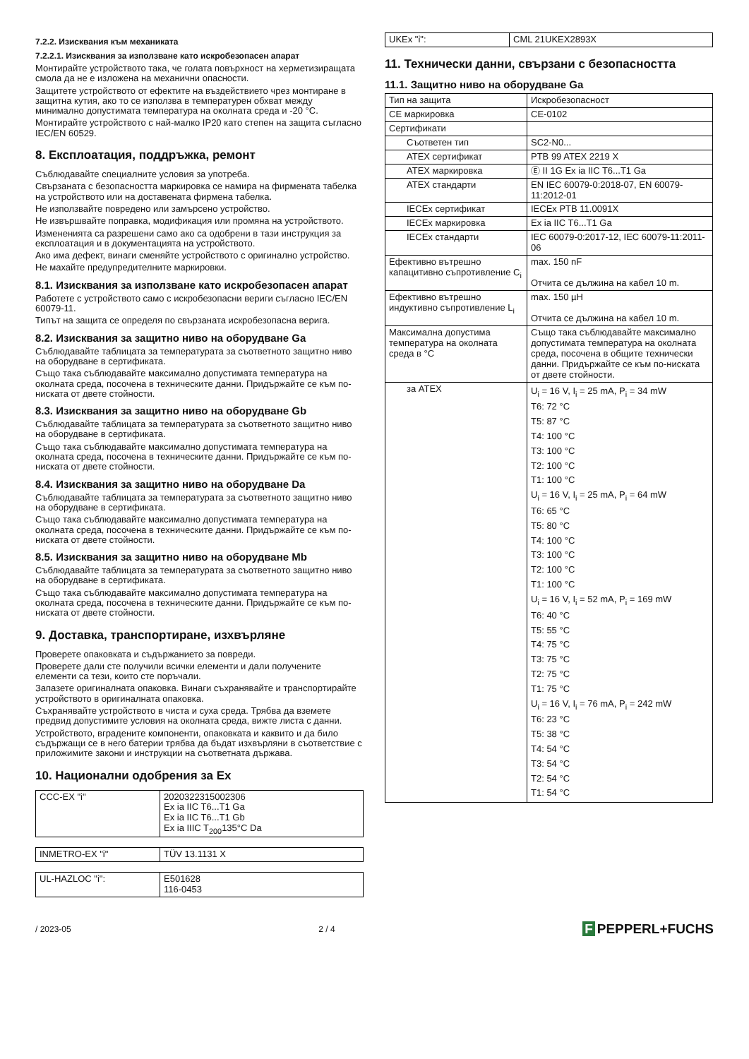7.2.2. Изисквания към механиката
7.2.2.1. Изисквания за използване като искробезопасен апарат
Монтирайте устройството така, че голата повърхност на херметизиращата смола да не е изложена на механични опасности.
Защитете устройството от ефектите на въздействието чрез монтиране в защитна кутия, ако то се използва в температурен обхват между минимално допустимата температура на околната среда и -20 °C.
Монтирайте устройството с най-малко IP20 като степен на защита съгласно IEC/EN 60529.
8. Експлоатация, поддръжка, ремонт
Съблюдавайте специалните условия за употреба.
Свързаната с безопасността маркировка се намира на фирмената табелка на устройството или на доставената фирмена табелка.
Не използвайте повредено или замърсено устройство.
Не извършвайте поправка, модификация или промяна на устройството.
Измененията са разрешени само ако са одобрени в тази инструкция за експлоатация и в документацията на устройството.
Ако има дефект, винаги сменяйте устройството с оригинално устройство.
Не махайте предупредителните маркировки.
8.1. Изисквания за използване като искробезопасен апарат
Работете с устройството само с искробезопасни вериги съгласно IEC/EN 60079-11.
Типът на защита се определя по свързаната искробезопасна верига.
8.2. Изисквания за защитно ниво на оборудване Ga
Съблюдавайте таблицата за температурата за съответното защитно ниво на оборудване в сертификата.
Също така съблюдавайте максимално допустимата температура на околната среда, посочена в техническите данни. Придържайте се към по-ниската от двете стойности.
8.3. Изисквания за защитно ниво на оборудване Gb
Съблюдавайте таблицата за температурата за съответното защитно ниво на оборудване в сертификата.
Също така съблюдавайте максимално допустимата температура на околната среда, посочена в техническите данни. Придържайте се към по-ниската от двете стойности.
8.4. Изисквания за защитно ниво на оборудване Da
Съблюдавайте таблицата за температурата за съответното защитно ниво на оборудване в сертификата.
Също така съблюдавайте максимално допустимата температура на околната среда, посочена в техническите данни. Придържайте се към по-ниската от двете стойности.
8.5. Изисквания за защитно ниво на оборудване Mb
Съблюдавайте таблицата за температурата за съответното защитно ниво на оборудване в сертификата.
Също така съблюдавайте максимално допустимата температура на околната среда, посочена в техническите данни. Придържайте се към по-ниската от двете стойности.
9. Доставка, транспортиране, изхвърляне
Проверете опаковката и съдържанието за повреди.
Проверете дали сте получили всички елементи и дали получените елементи са тези, които сте поръчали.
Запазете оригиналната опаковка. Винаги съхранявайте и транспортирайте устройството в оригиналната опаковка.
Съхранявайте устройството в чиста и суха среда. Трябва да вземете предвид допустимите условия на околната среда, вижте листа с данни.
Устройството, вградените компоненти, опаковката и каквито и да било съдържащи се в него батерии трябва да бъдат изхвърляни в съответствие с приложимите закони и инструкции на съответната държава.
10. Национални одобрения за Ex
| CCC-EX "i" | 2020322315002306 Ex ia IIC T6...T1 Ga Ex ia IIC T6...T1 Gb Ex ia IIIC T<sub>200</sub>135°C Da |
| INMETRO-EX "i" | TÜV 13.1131 X |
| UL-HAZLOC "i": | E501628 116-0453 |
| UKEx "i": | CML 21UKEX2893X |
11. Технически данни, свързани с безопасността
11.1. Защитно ниво на оборудване Ga
| Тип на защита | Искробезопасност |
| CE маркировка | CE-0102 |
| Сертификати | |
| Съответен тип | SC2-N0... |
| ATEX сертификат | PTB 99 ATEX 2219 X |
| ATEX маркировка | Ⓔ II 1G Ex ia IIC T6...T1 Ga |
| ATEX стандарти | EN IEC 60079-0:2018-07, EN 60079-11:2012-01 |
| IECEx сертификат | IECEx PTB 11.0091X |
| IECEx маркировка | Ex ia IIC T6...T1 Ga |
| IECEx стандарти | IEC 60079-0:2017-12, IEC 60079-11:2011-06 |
| Ефективно вътрешно капацитивно съпротивление C<sub>i</sub> | max. 150 nF Отчита се дължина на кабел 10 m. |
| Ефективно вътрешно индуктивно съпротивление L<sub>i</sub> | max. 150 µH Отчита се дължина на кабел 10 m. |
| Максимална допустима температура на околната среда в °C | Също така съблюдавайте максимално допустимата температура на околната среда, посочена в общите технически данни. Придържайте се към по-ниската от двете стойности. |
| за ATEX | U<sub>i</sub> = 16 V, I<sub>i</sub> = 25 mA, P<sub>i</sub> = 34 mW T6: 72 °C T5: 87 °C T4: 100 °C T3: 100 °C T2: 100 °C T1: 100 °C U<sub>i</sub> = 16 V, I<sub>i</sub> = 25 mA, P<sub>i</sub> = 64 mW T6: 65 °C T5: 80 °C T4: 100 °C T3: 100 °C T2: 100 °C T1: 100 °C U<sub>i</sub> = 16 V, I<sub>i</sub> = 52 mA, P<sub>i</sub> = 169 mW T6: 40 °C T5: 55 °C T4: 75 °C T3: 75 °C T2: 75 °C T1: 75 °C U<sub>i</sub> = 16 V, I<sub>i</sub> = 76 mA, P<sub>i</sub> = 242 mW T6: 23 °C T5: 38 °C T4: 54 °C T3: 54 °C T2: 54 °C T1: 54 °C |
/ 2023-05 2 / 4
F PEPPERL+FUCHS